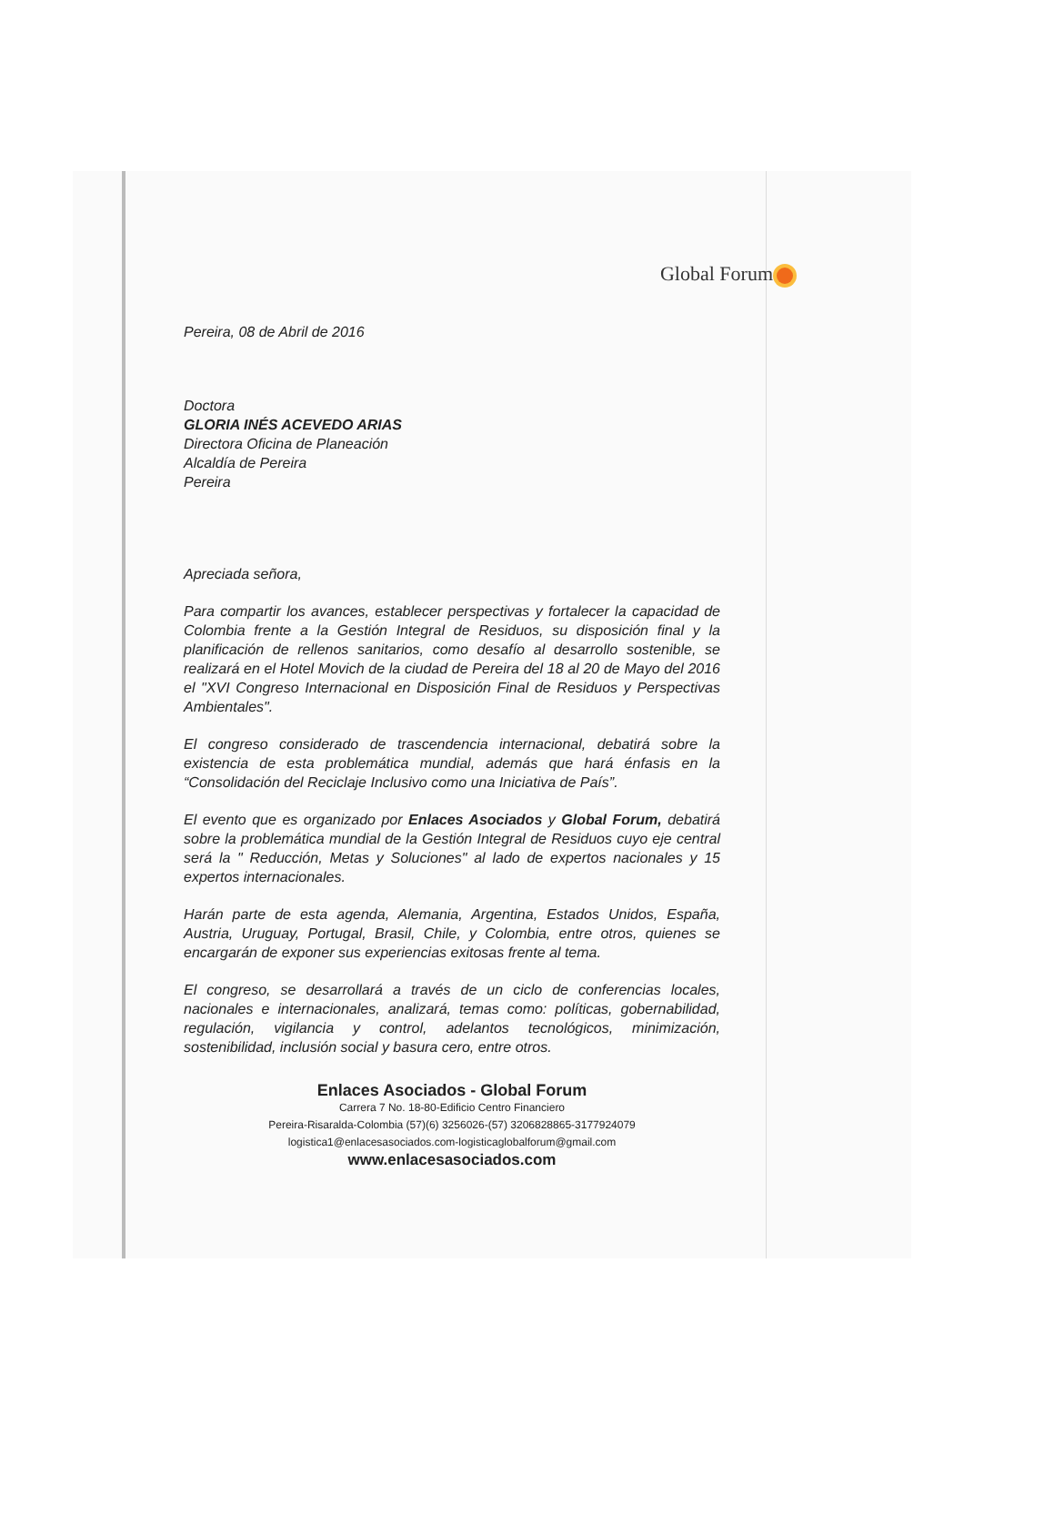Global Forum
Pereira, 08 de Abril de 2016
Doctora
GLORIA INÉS ACEVEDO ARIAS
Directora Oficina de Planeación
Alcaldía de Pereira
Pereira
Apreciada señora,
Para compartir los avances, establecer perspectivas y fortalecer la capacidad de Colombia frente a la Gestión Integral de Residuos, su disposición final y la planificación de rellenos sanitarios, como desafío al desarrollo sostenible, se realizará en el Hotel Movich de la ciudad de Pereira del 18 al 20 de Mayo del 2016 el "XVI Congreso Internacional en Disposición Final de Residuos y Perspectivas Ambientales".
El congreso considerado de trascendencia internacional, debatirá sobre la existencia de esta problemática mundial, además que hará énfasis en la “Consolidación del Reciclaje Inclusivo como una Iniciativa de País”.
El evento que es organizado por Enlaces Asociados y Global Forum, debatirá sobre la problemática mundial de la Gestión Integral de Residuos cuyo eje central será la " Reducción, Metas y Soluciones" al lado de expertos nacionales y 15 expertos internacionales.
Harán parte de esta agenda, Alemania, Argentina, Estados Unidos, España, Austria, Uruguay, Portugal, Brasil, Chile, y Colombia, entre otros, quienes se encargarán de exponer sus experiencias exitosas frente al tema.
El congreso, se desarrollará a través de un ciclo de conferencias locales, nacionales e internacionales, analizará, temas como: políticas, gobernabilidad, regulación, vigilancia y control, adelantos tecnológicos, minimización, sostenibilidad, inclusión social y basura cero, entre otros.
Enlaces Asociados - Global Forum
Carrera 7 No. 18-80-Edificio Centro Financiero
Pereira-Risaralda-Colombia (57)(6) 3256026-(57) 3206828865-3177924079
logistica1@enlacesasociados.com-logisticaglobalforum@gmail.com
www.enlacesasociados.com